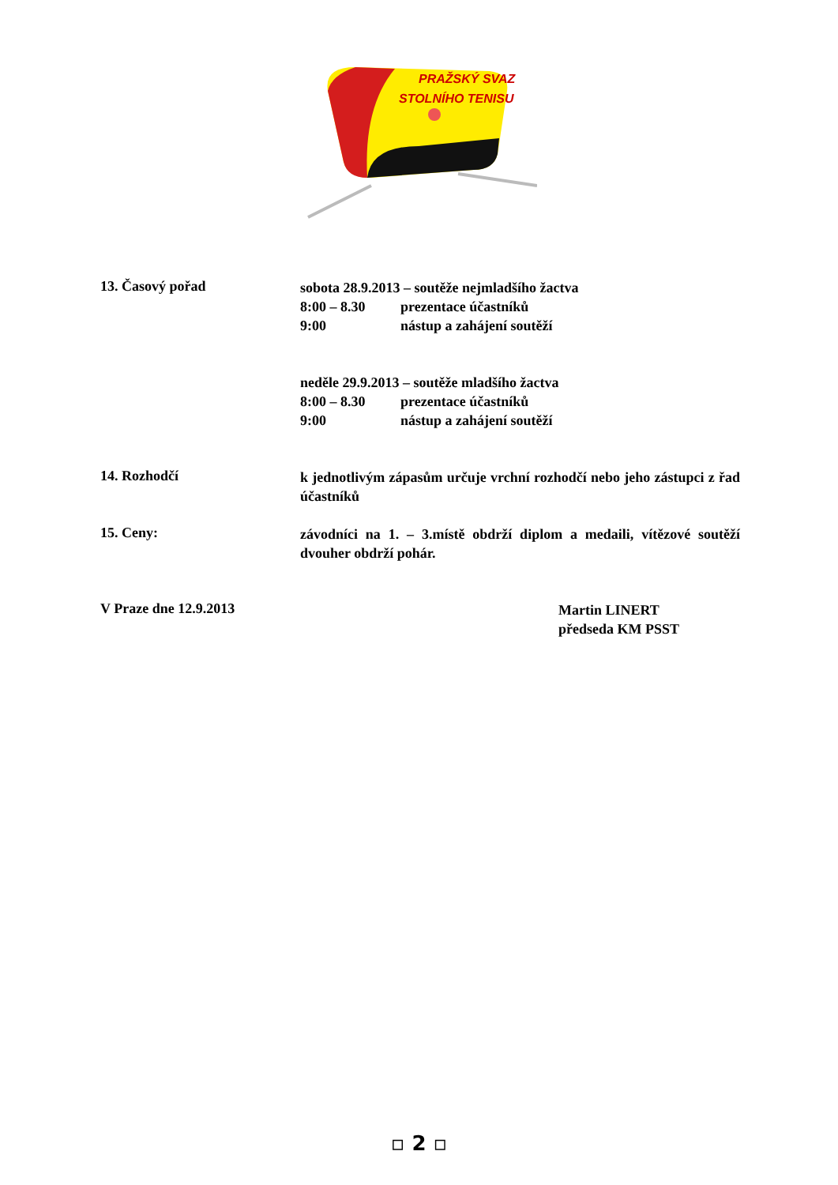PRAŽSKÝ SVAZ
STOLNÍHO TENISU
13. Časový pořad
sobota 28.9.2013 – soutěže nejmladšího žactva
8:00 – 8.30 prezentace účastníků
9:00 nástup a zahájení soutěží
neděle 29.9.2013 – soutěže mladšího žactva
8:00 – 8.30 prezentace účastníků
9:00 nástup a zahájení soutěží
14. Rozhodčí
k jednotlivým zápasům určuje vrchní rozhodčí nebo jeho zástupci z řad účastníků
15. Ceny:
závodníci na 1. – 3.místě obdrží diplom a medaili, vítězové soutěží dvouher obdrží pohár.
V Praze dne 12.9.2013
Martin LINERT
předseda KM PSST
▫ 2 ▫